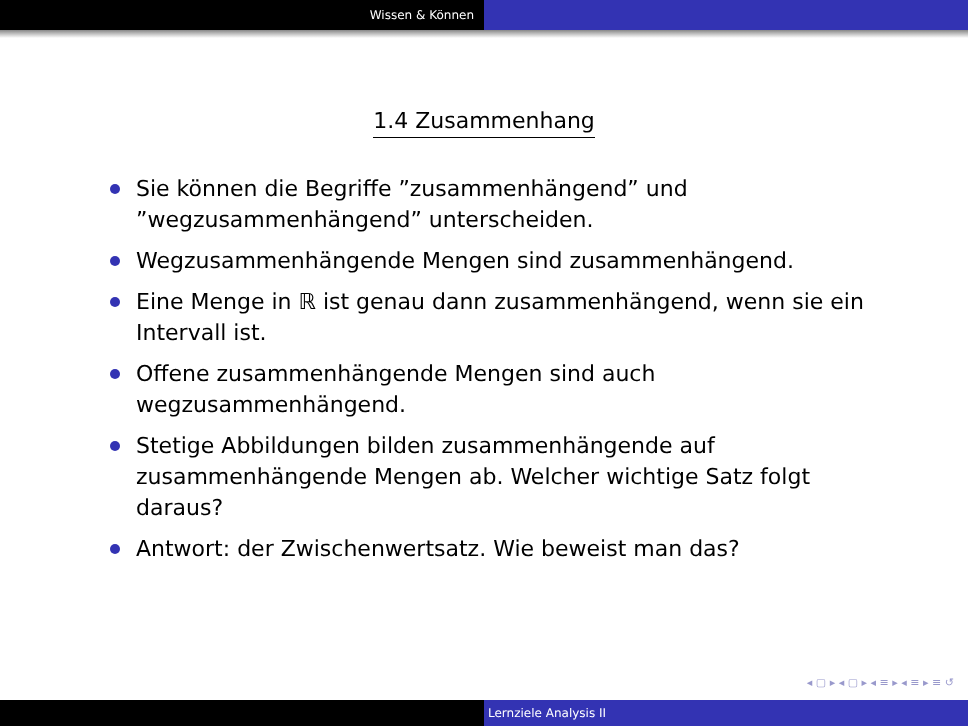Wissen & Können
1.4 Zusammenhang
Sie können die Begriffe ”zusammenhängend” und ”wegzusammenhängend” unterscheiden.
Wegzusammenhängende Mengen sind zusammenhängend.
Eine Menge in ℝ ist genau dann zusammenhängend, wenn sie ein Intervall ist.
Offene zusammenhängende Mengen sind auch wegzusammenhängend.
Stetige Abbildungen bilden zusammenhängende auf zusammenhängende Mengen ab. Welcher wichtige Satz folgt daraus?
Antwort: der Zwischenwertsatz. Wie beweist man das?
◂ ▢ ▸ ◂ ▢ ▸ ◂ ≡ ▸ ◂ ≡ ▸ ≡ ↺
Lernziele Analysis II